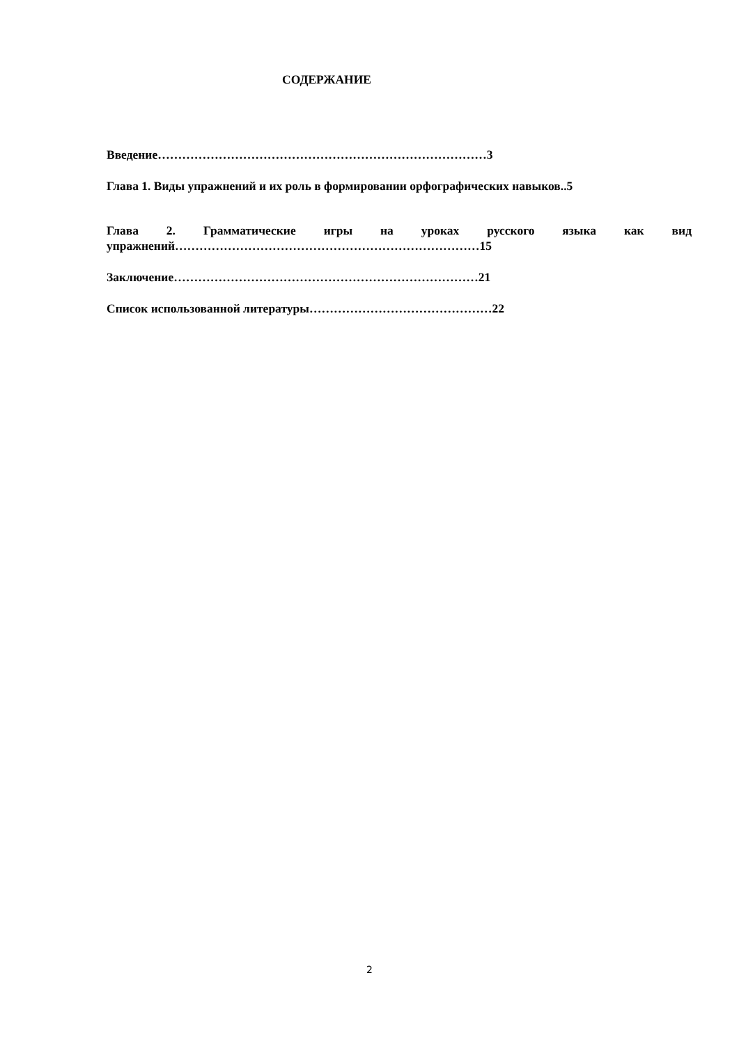СОДЕРЖАНИЕ
Введение………………………………………………………………………3
Глава 1. Виды упражнений и их роль в формировании орфографических навыков..5
Глава 2. Грамматические игры на уроках русского языка как вид упражнений…………………………………………………………………15
Заключение…………………………………………………………………21
Список использованной литературы………………………………………22
2